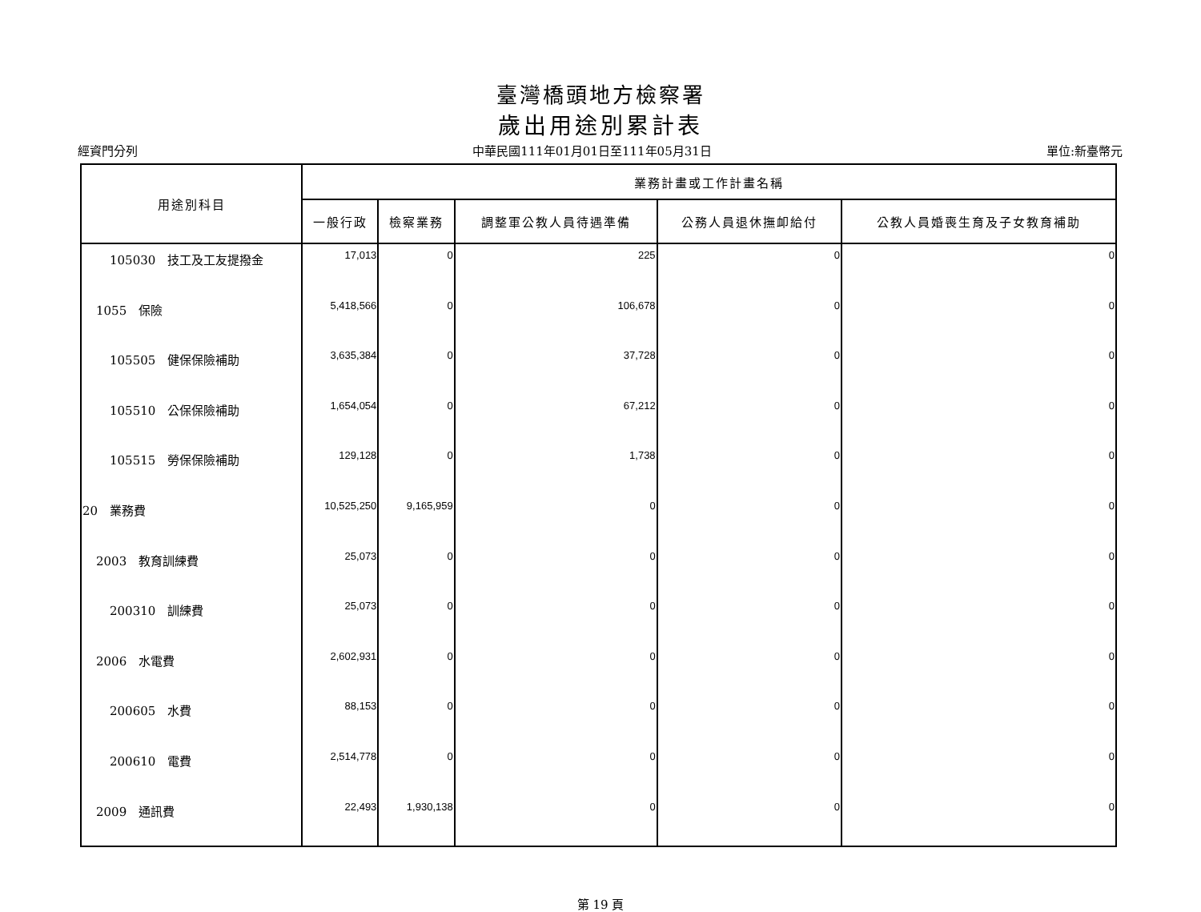臺灣橋頭地方檢察署
歲出用途別累計表
經資門分列 中華民國111年01月01日至111年05月31日 單位:新臺幣元
| 用途別科目 | 業務計畫或工作計畫名稱 | | | | |
| --- | --- | --- | --- | --- | --- |
| | 一般行政 | 檢察業務 | 調整軍公教人員待遇準備 | 公務人員退休撫卹給付 | 公教人員婚喪生育及子女教育補助 |
| 105030 技工及工友提撥金 | 17,013 | 0 | 225 | 0 | 0 |
| 1055 保險 | 5,418,566 | 0 | 106,678 | 0 | 0 |
| 105505 健保保險補助 | 3,635,384 | 0 | 37,728 | 0 | 0 |
| 105510 公保保險補助 | 1,654,054 | 0 | 67,212 | 0 | 0 |
| 105515 勞保保險補助 | 129,128 | 0 | 1,738 | 0 | 0 |
| 20 業務費 | 10,525,250 | 9,165,959 | 0 | 0 | 0 |
| 2003 教育訓練費 | 25,073 | 0 | 0 | 0 | 0 |
| 200310 訓練費 | 25,073 | 0 | 0 | 0 | 0 |
| 2006 水電費 | 2,602,931 | 0 | 0 | 0 | 0 |
| 200605 水費 | 88,153 | 0 | 0 | 0 | 0 |
| 200610 電費 | 2,514,778 | 0 | 0 | 0 | 0 |
| 2009 通訊費 | 22,493 | 1,930,138 | 0 | 0 | 0 |
第 19 頁